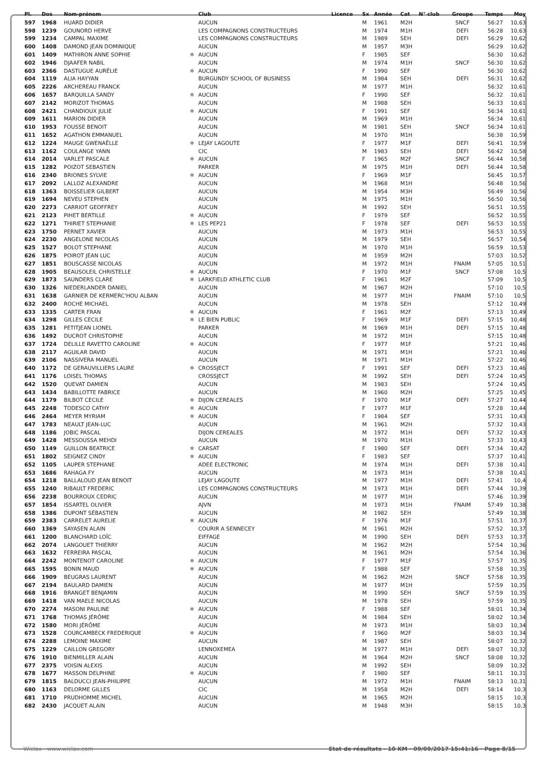| Pl. | Dos | Nom-prénom | | Club | Licence | Sx | Année | Cat | N° club | Groupe | Temps | Moy |
| --- | --- | --- | --- | --- | --- | --- | --- | --- | --- | --- | --- | --- |
| 597 | 1968 | HUARD DIDIER | | AUCUN | | M | 1961 | M2H | | SNCF | 56:27 | 10,63 |
| 598 | 1239 | GOUNORD HERVE | | LES COMPAGNONS CONSTRUCTEURS | | M | 1974 | M1H | | DEFI | 56:28 | 10,63 |
| 599 | 1234 | CAMPAL MAXIME | | LES COMPAGNONS CONSTRUCTEURS | | M | 1989 | SEH | | DEFI | 56:29 | 10,62 |
| 600 | 1408 | DAMOND JEAN DOMINIQUE | | AUCUN | | M | 1957 | M3H | | | 56:29 | 10,62 |
| 601 | 1409 | MATHIRON ANNE SOPHIE | ✱ | AUCUN | | F | 1985 | SEF | | | 56:30 | 10,62 |
| 602 | 1946 | DJAAFER NABIL | | AUCUN | | M | 1974 | M1H | | SNCF | 56:30 | 10,62 |
| 603 | 2366 | DASTUGUE AURÉLIE | ✱ | AUCUN | | F | 1990 | SEF | | | 56:30 | 10,62 |
| 604 | 1119 | ALIA HAYYAN | | BURGUNDY SCHOOL OF BUSINESS | | M | 1984 | SEH | | DEFI | 56:31 | 10,62 |
| 605 | 2226 | ARCHEREAU FRANCK | | AUCUN | | M | 1977 | M1H | | | 56:32 | 10,61 |
| 606 | 1657 | BARQUILLA SANDY | ✱ | AUCUN | | F | 1990 | SEF | | | 56:32 | 10,61 |
| 607 | 2142 | MORIZOT THOMAS | | AUCUN | | M | 1988 | SEH | | | 56:33 | 10,61 |
| 608 | 2421 | CHANDIOUX JULIE | ✱ | AUCUN | | F | 1991 | SEF | | | 56:34 | 10,61 |
| 609 | 1611 | MARION DIDIER | | AUCUN | | M | 1969 | M1H | | | 56:34 | 10,61 |
| 610 | 1953 | FOUSSE BENOIT | | AUCUN | | M | 1981 | SEH | | SNCF | 56:34 | 10,61 |
| 611 | 1652 | AGATHON EMMANUEL | | AUCUN | | M | 1970 | M1H | | | 56:38 | 10,59 |
| 612 | 1224 | MAUGE GWENAËLLE | ✱ | LEJAY LAGOUTE | | F | 1977 | M1F | | DEFI | 56:41 | 10,59 |
| 613 | 1162 | COULANGE YANN | | CIC | | M | 1983 | SEH | | DEFI | 56:42 | 10,58 |
| 614 | 2014 | VARLET PASCALE | ✱ | AUCUN | | F | 1965 | M2F | | SNCF | 56:44 | 10,58 |
| 615 | 1282 | POIZOT SEBASTIEN | | PARKER | | M | 1975 | M1H | | DEFI | 56:44 | 10,58 |
| 616 | 2340 | BRIONES SYLVIE | ✱ | AUCUN | | F | 1969 | M1F | | | 56:45 | 10,57 |
| 617 | 2092 | LALLOZ ALEXANDRE | | AUCUN | | M | 1968 | M1H | | | 56:48 | 10,56 |
| 618 | 1363 | BOISSELIER GILBERT | | AUCUN | | M | 1954 | M3H | | | 56:49 | 10,56 |
| 619 | 1694 | NEVEU STEPHEN | | AUCUN | | M | 1975 | M1H | | | 56:50 | 10,56 |
| 620 | 2273 | CARRIOT GEOFFREY | | AUCUN | | M | 1992 | SEH | | | 56:51 | 10,55 |
| 621 | 2123 | PIHET BERTILLE | ✱ | AUCUN | | F | 1979 | SEF | | | 56:52 | 10,55 |
| 622 | 1271 | THIRIET STEPHANIE | ✱ | LES PEP21 | | F | 1978 | SEF | | DEFI | 56:53 | 10,55 |
| 623 | 1750 | PERNET XAVIER | | AUCUN | | M | 1973 | M1H | | | 56:53 | 10,55 |
| 624 | 2230 | ANGELONE NICOLAS | | AUCUN | | M | 1979 | SEH | | | 56:57 | 10,54 |
| 625 | 1527 | BOLOT STEPHANE | | AUCUN | | M | 1970 | M1H | | | 56:59 | 10,53 |
| 626 | 1875 | POIROT JEAN LUC | | AUCUN | | M | 1959 | M2H | | | 57:03 | 10,52 |
| 627 | 1851 | BOUSCASSE NICOLAS | | AUCUN | | M | 1972 | M1H | | FNAIM | 57:05 | 10,51 |
| 628 | 1905 | BEAUSOLEIL CHRISTELLE | ✱ | AUCUN | | F | 1970 | M1F | | SNCF | 57:08 | 10,5 |
| 629 | 1873 | SAUNDERS CLARE | ✱ | LARKFIELD ATHLETIC CLUB | | F | 1961 | M2F | | | 57:09 | 10,5 |
| 630 | 1326 | NIEDERLANDER DANIEL | | AUCUN | | M | 1967 | M2H | | | 57:10 | 10,5 |
| 631 | 1638 | GARNIER DE KERMERC'HOU ALBAN | | AUCUN | | M | 1977 | M1H | | FNAIM | 57:10 | 10,5 |
| 632 | 2400 | ROCHE MICHAEL | | AUCUN | | M | 1978 | SEH | | | 57:12 | 10,49 |
| 633 | 1335 | CARTER FRAN | ✱ | AUCUN | | F | 1961 | M2F | | | 57:13 | 10,49 |
| 634 | 1298 | GILLES CECILE | ✱ | LE BIEN PUBLIC | | F | 1969 | M1F | | DEFI | 57:15 | 10,48 |
| 635 | 1281 | PETITJEAN LIONEL | | PARKER | | M | 1969 | M1H | | DEFI | 57:15 | 10,48 |
| 636 | 1492 | DUCROT CHRISTOPHE | | AUCUN | | M | 1972 | M1H | | | 57:15 | 10,48 |
| 637 | 1724 | DELILLE RAVETTO CAROLINE | ✱ | AUCUN | | F | 1977 | M1F | | | 57:21 | 10,46 |
| 638 | 2117 | AGUILAR DAVID | | AUCUN | | M | 1971 | M1H | | | 57:21 | 10,46 |
| 639 | 2106 | NASSIVERA MANUEL | | AUCUN | | M | 1971 | M1H | | | 57:22 | 10,46 |
| 640 | 1172 | DE GERAUVILLIERS LAURE | ✱ | CROSSJECT | | F | 1991 | SEF | | DEFI | 57:23 | 10,46 |
| 641 | 1176 | LOISEL THOMAS | | CROSSJECT | | M | 1992 | SEH | | DEFI | 57:24 | 10,45 |
| 642 | 1520 | QUEVAT DAMIEN | | AUCUN | | M | 1983 | SEH | | | 57:24 | 10,45 |
| 643 | 1434 | BABILLOTTE FABRICE | | AUCUN | | M | 1960 | M2H | | | 57:25 | 10,45 |
| 644 | 1179 | BILBOT CECILE | ✱ | DIJON CEREALES | | F | 1970 | M1F | | DEFI | 57:27 | 10,44 |
| 645 | 2248 | TODESCO CATHY | ✱ | AUCUN | | F | 1977 | M1F | | | 57:28 | 10,44 |
| 646 | 2464 | MEYER MYRIAM | ✱ | AUCUN | | F | 1984 | SEF | | | 57:31 | 10,43 |
| 647 | 1783 | NEAULT JEAN-LUC | | AUCUN | | M | 1961 | M2H | | | 57:32 | 10,43 |
| 648 | 1186 | JOBIC PASCAL | | DIJON CEREALES | | M | 1972 | M1H | | DEFI | 57:32 | 10,43 |
| 649 | 1428 | MESSOUSSA MEHDI | | AUCUN | | M | 1970 | M1H | | | 57:33 | 10,43 |
| 650 | 1149 | GUILLON BEATRICE | ✱ | CARSAT | | F | 1980 | SEF | | DEFI | 57:34 | 10,42 |
| 651 | 1802 | SEIGNEZ CINDY | ✱ | AUCUN | | F | 1983 | SEF | | | 57:37 | 10,41 |
| 652 | 1105 | LAUPER STEPHANE | | ADEE ELECTRONIC | | M | 1974 | M1H | | DEFI | 57:38 | 10,41 |
| 653 | 1686 | RAHAGA FY | | AUCUN | | M | 1973 | M1H | | | 57:38 | 10,41 |
| 654 | 1218 | BALLALOUD JEAN BENOIT | | LEJAY LAGOUTE | | M | 1977 | M1H | | DEFI | 57:41 | 10,4 |
| 655 | 1240 | RIBAULT FREDERIC | | LES COMPAGNONS CONSTRUCTEURS | | M | 1973 | M1H | | DEFI | 57:44 | 10,39 |
| 656 | 2238 | BOURROUX CEDRIC | | AUCUN | | M | 1977 | M1H | | | 57:46 | 10,39 |
| 657 | 1854 | ISSARTEL OLIVIER | | AJVN | | M | 1973 | M1H | | FNAIM | 57:49 | 10,38 |
| 658 | 1386 | DUPONT SÉBASTIEN | | AUCUN | | M | 1982 | SEH | | | 57:49 | 10,38 |
| 659 | 2383 | CARRELET AURELIE | ✱ | AUCUN | | F | 1976 | M1F | | | 57:51 | 10,37 |
| 660 | 1369 | SAYASEN ALAIN | | COURIR A SENNECEY | | M | 1961 | M2H | | | 57:52 | 10,37 |
| 661 | 1200 | BLANCHARD LOÏC | | EIFFAGE | | M | 1990 | SEH | | DEFI | 57:53 | 10,37 |
| 662 | 2074 | LANGOUET THIERRY | | AUCUN | | M | 1962 | M2H | | | 57:54 | 10,36 |
| 663 | 1632 | FERREIRA PASCAL | | AUCUN | | M | 1961 | M2H | | | 57:54 | 10,36 |
| 664 | 2242 | MONTENOT CAROLINE | ✱ | AUCUN | | F | 1977 | M1F | | | 57:57 | 10,35 |
| 665 | 1595 | BONIN MAUD | ✱ | AUCUN | | F | 1988 | SEF | | | 57:58 | 10,35 |
| 666 | 1909 | BEUGRAS LAURENT | | AUCUN | | M | 1962 | M2H | | SNCF | 57:58 | 10,35 |
| 667 | 2194 | BAULARD DAMIEN | | AUCUN | | M | 1977 | M1H | | | 57:59 | 10,35 |
| 668 | 1916 | BRANGET BENJAMIN | | AUCUN | | M | 1990 | SEH | | SNCF | 57:59 | 10,35 |
| 669 | 1418 | VAN MAELE NICOLAS | | AUCUN | | M | 1978 | SEH | | | 57:59 | 10,35 |
| 670 | 2274 | MASONI PAULINE | ✱ | AUCUN | | F | 1988 | SEF | | | 58:01 | 10,34 |
| 671 | 1768 | THOMAS JÉRÔME | | AUCUN | | M | 1984 | SEH | | | 58:02 | 10,34 |
| 672 | 1580 | MORI JÉRÔME | | AUCUN | | M | 1973 | M1H | | | 58:03 | 10,34 |
| 673 | 1528 | COURCAMBECK FREDERIQUE | ✱ | AUCUN | | F | 1960 | M2F | | | 58:03 | 10,34 |
| 674 | 2288 | LEMOINE MAXIME | | AUCUN | | M | 1987 | SEH | | | 58:07 | 10,32 |
| 675 | 1229 | CAILLON GREGORY | | LENNOXEMEA | | M | 1977 | M1H | | DEFI | 58:07 | 10,32 |
| 676 | 1910 | BIENMILLER ALAIN | | AUCUN | | M | 1964 | M2H | | SNCF | 58:08 | 10,32 |
| 677 | 2375 | VOISIN ALEXIS | | AUCUN | | M | 1992 | SEH | | | 58:09 | 10,32 |
| 678 | 1677 | MASSON DELPHINE | ✱ | AUCUN | | F | 1980 | SEF | | | 58:11 | 10,31 |
| 679 | 1815 | BALDUCCI JEAN-PHILIPPE | | AUCUN | | M | 1972 | M1H | | FNAIM | 58:13 | 10,31 |
| 680 | 1163 | DELORME GILLES | | CIC | | M | 1958 | M2H | | DEFI | 58:14 | 10,3 |
| 681 | 1710 | PRUDHOMME MICHEL | | AUCUN | | M | 1965 | M2H | | | 58:15 | 10,3 |
| 682 | 2430 | JACQUET ALAIN | | AUCUN | | M | 1948 | M3H | | | 58:15 | 10,3 |
Wiclax · www.wiclax.com Etat de résultats - 10 KM · 09/09/2017 15:41:16 · Page 8/15